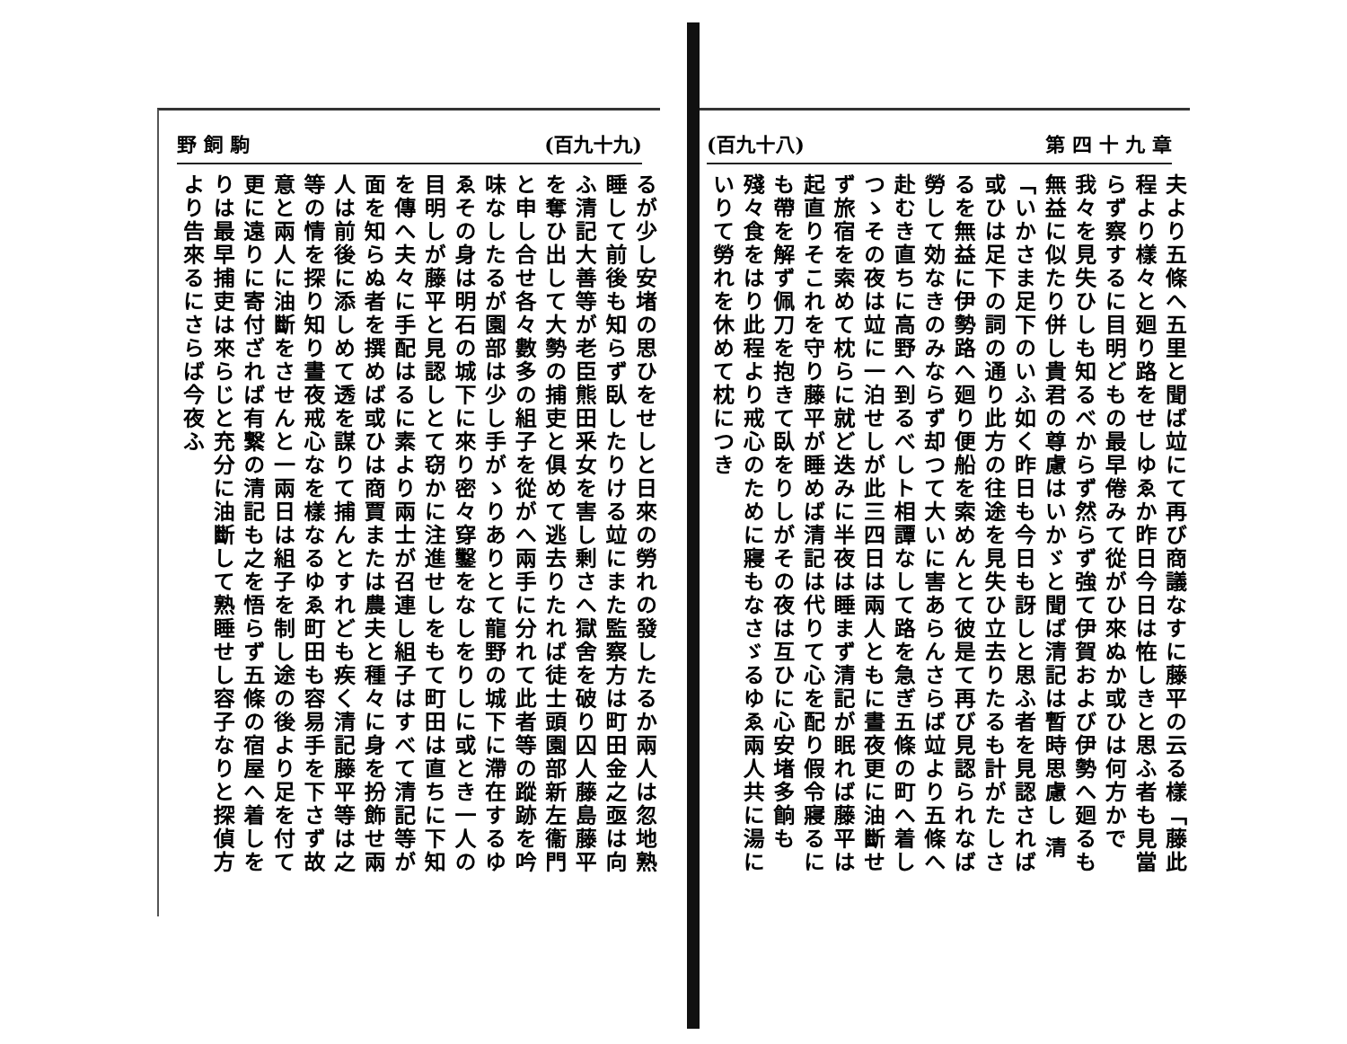(百九十八) 第 四 十 九 章
夫より五條へ五里と聞ば竝にて再び商議なすに藤平の云る樣「藤此程より樣々と廻り路をせしゆゑか昨日今日は恠しきと思ふ者も見當らず察するに目明どもの最早倦みて從がひ來ぬか或ひは何方かで我々を見失ひしも知るべからず然らず強て伊賀および伊勢へ廻るも無益に似たり併し貴君の尊慮はいかゞと聞ば清記は暫時思慮し 清「いかさま足下のいふ如く昨日も今日も訝しと思ふ者を見認されば或ひは足下の詞の通り此方の往途を見失ひ立去りたるも計がたしさるを無益に伊勢路へ廻り便船を索めんとて彼是て再び見認られなば勞して効なきのみならず却つて大いに害あらんさらば竝より五條へ赴むき直ちに高野へ到るべしト相譚なして路を急ぎ五條の町へ着しつゝその夜は竝に一泊せしが此三四日は兩人ともに晝夜更に油斷せず旅宿を索めて枕らに就ど迭みに半夜は睡まず清記が眠れば藤平は起直りそこれを守り藤平が睡めば清記は代りて心を配り假令寢るにも帶を解ず佩刀を抱きて臥をりしがその夜は互ひに心安堵多餉も殘々食をはり此程より戒心のために寢もなさゞるゆゑ兩人共に湯にいりて勞れを休めて枕につき
野 飼 駒 (百九十九)
るが少し安堵の思ひをせしと日來の勞れの發したるか兩人は忽地熟睡して前後も知らず臥したりける竝にまた監察方は町田金之亟は向ふ清記大善等が老臣熊田釆女を害し剰さへ獄舍を破り囚人藤島藤平を奪ひ出して大勢の捕吏と俱めて逃去りたれば徒士頭園部新左衞門と申し合せ各々數多の組子を從がへ兩手に分れて此者等の蹤跡を吟味なしたるが園部は少し手がゝりありとて龍野の城下に滯在するゆゑその身は明石の城下に來り密々穿鑿をなしをりしに或とき一人の目明しが藤平と見認しとて窃かに注進せしをもて町田は直ちに下知を傳へ夫々に手配はるに素より兩士が召連し組子はすべて清記等が面を知らぬ者を撰めば或ひは商賈または農夫と種々に身を扮飾せ兩人は前後に添しめて透を謀りて捕んとすれども疾く清記藤平等は之等の情を探り知り晝夜戒心なを樣なるゆゑ町田も容易手を下さず故意と兩人に油斷をさせんと一兩日は組子を制し途の後より足を付て更に遠りに寄付ざれば有繋の清記も之を悟らず五條の宿屋へ着しをりは最早捕吏は來らじと充分に油斷して熟睡せし容子なりと探偵方より告來るにさらば今夜ふ